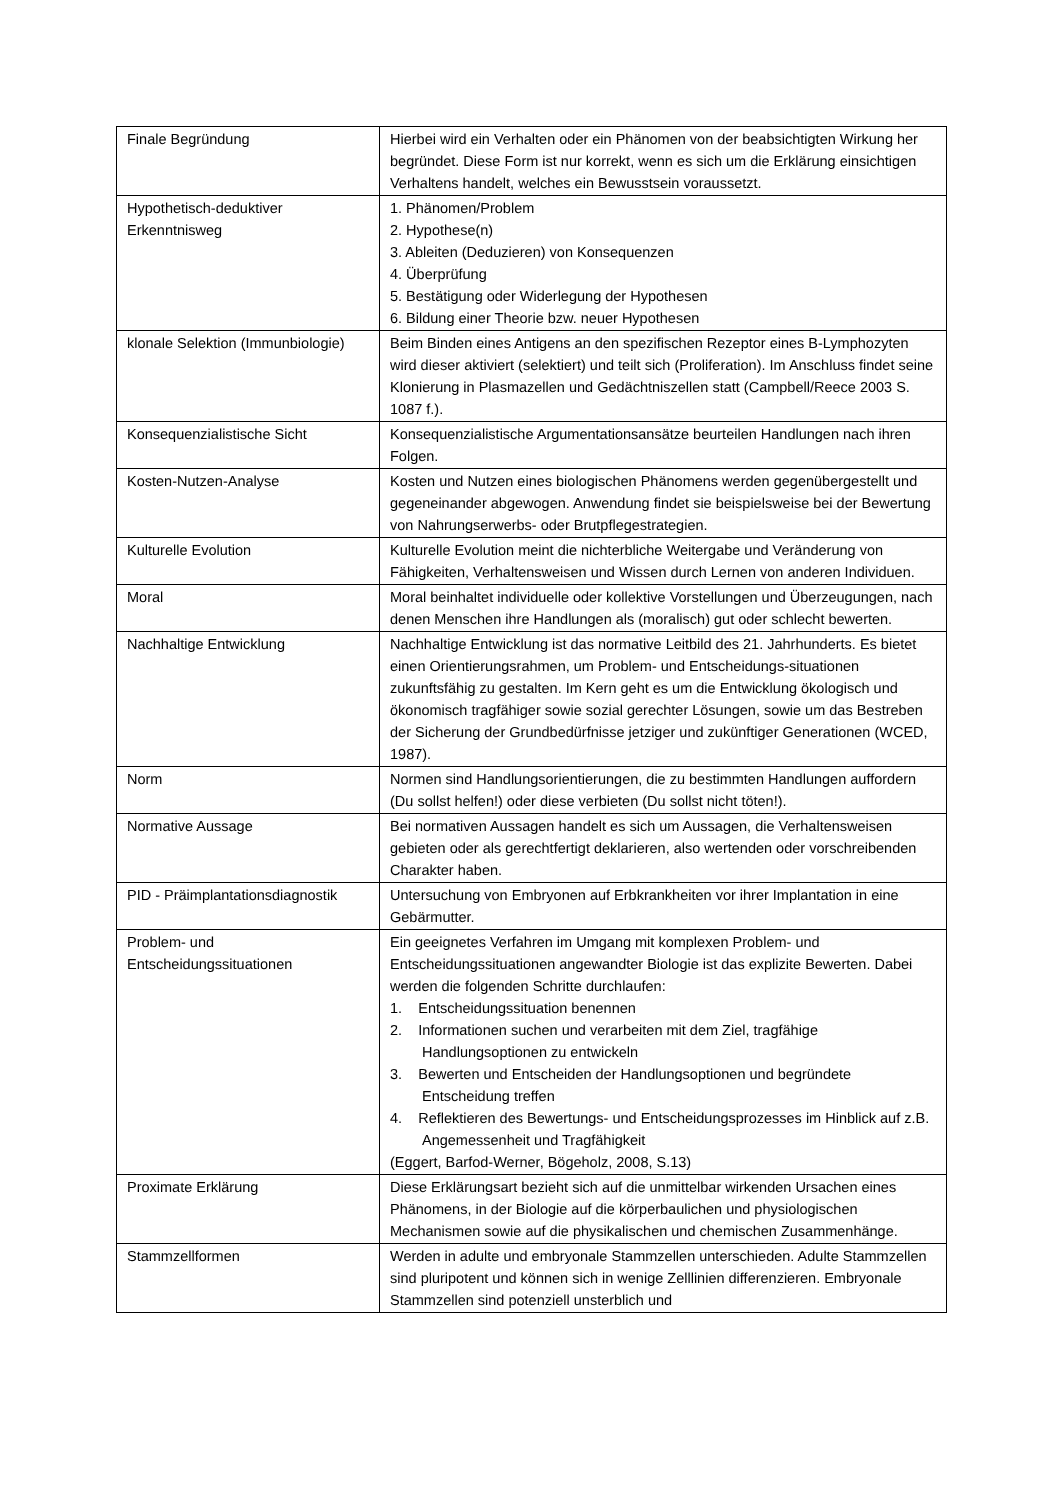| Finale Begründung | Hierbei wird ein Verhalten oder ein Phänomen von der beabsichtigten Wirkung her begründet. Diese Form ist nur korrekt, wenn es sich um die Erklärung einsichtigen Verhaltens handelt, welches ein Bewusstsein voraussetzt. |
| Hypothetisch-deduktiver Erkenntnisweg | 1. Phänomen/Problem 2. Hypothese(n) 3. Ableiten (Deduzieren) von Konsequenzen 4. Überprüfung 5. Bestätigung oder Widerlegung der Hypothesen 6. Bildung einer Theorie bzw. neuer Hypothesen |
| klonale Selektion (Immunbiologie) | Beim Binden eines Antigens an den spezifischen Rezeptor eines B-Lymphozyten wird dieser aktiviert (selektiert) und teilt sich (Proliferation). Im Anschluss findet seine Klonierung in Plasmazellen und Gedächtniszellen statt (Campbell/Reece 2003 S. 1087 f.). |
| Konsequenzialistische Sicht | Konsequenzialistische Argumentationsansätze beurteilen Handlungen nach ihren Folgen. |
| Kosten-Nutzen-Analyse | Kosten und Nutzen eines biologischen Phänomens werden gegenübergestellt und gegeneinander abgewogen. Anwendung findet sie beispielsweise bei der Bewertung von Nahrungserwerbs- oder Brutpflegestrategien. |
| Kulturelle Evolution | Kulturelle Evolution meint die nichterbliche Weitergabe und Veränderung von Fähigkeiten, Verhaltensweisen und Wissen durch Lernen von anderen Individuen. |
| Moral | Moral beinhaltet individuelle oder kollektive Vorstellungen und Überzeugungen, nach denen Menschen ihre Handlungen als (moralisch) gut oder schlecht bewerten. |
| Nachhaltige Entwicklung | Nachhaltige Entwicklung ist das normative Leitbild des 21. Jahrhunderts. Es bietet einen Orientierungsrahmen, um Problem- und Entscheidungs-situationen zukunftsfähig zu gestalten. Im Kern geht es um die Entwicklung ökologisch und ökonomisch tragfähiger sowie sozial gerechter Lösungen, sowie um das Bestreben der Sicherung der Grundbedürfnisse jetziger und zukünftiger Generationen (WCED, 1987). |
| Norm | Normen sind Handlungsorientierungen, die zu bestimmten Handlungen auffordern (Du sollst helfen!) oder diese verbieten (Du sollst nicht töten!). |
| Normative Aussage | Bei normativen Aussagen handelt es sich um Aussagen, die Verhaltensweisen gebieten oder als gerechtfertigt deklarieren, also wertenden oder vorschreibenden Charakter haben. |
| PID - Präimplantationsdiagnostik | Untersuchung von Embryonen auf Erbkrankheiten vor ihrer Implantation in eine Gebärmutter. |
| Problem- und Entscheidungssituationen | Ein geeignetes Verfahren im Umgang mit komplexen Problem- und Entscheidungssituationen angewandter Biologie ist das explizite Bewerten. Dabei werden die folgenden Schritte durchlaufen: 1. Entscheidungssituation benennen 2. Informationen suchen und verarbeiten mit dem Ziel, tragfähige Handlungsoptionen zu entwickeln 3. Bewerten und Entscheiden der Handlungsoptionen und begründete Entscheidung treffen 4. Reflektieren des Bewertungs- und Entscheidungsprozesses im Hinblick auf z.B. Angemessenheit und Tragfähigkeit (Eggert, Barfod-Werner, Bögeholz, 2008, S.13) |
| Proximate Erklärung | Diese Erklärungsart bezieht sich auf die unmittelbar wirkenden Ursachen eines Phänomens, in der Biologie auf die körperbaulichen und physiologischen Mechanismen sowie auf die physikalischen und chemischen Zusammenhänge. |
| Stammzellformen | Werden in adulte und embryonale Stammzellen unterschieden. Adulte Stammzellen sind pluripotent und können sich in wenige Zelllinien differenzieren. Embryonale Stammzellen sind potenziell unsterblich und |